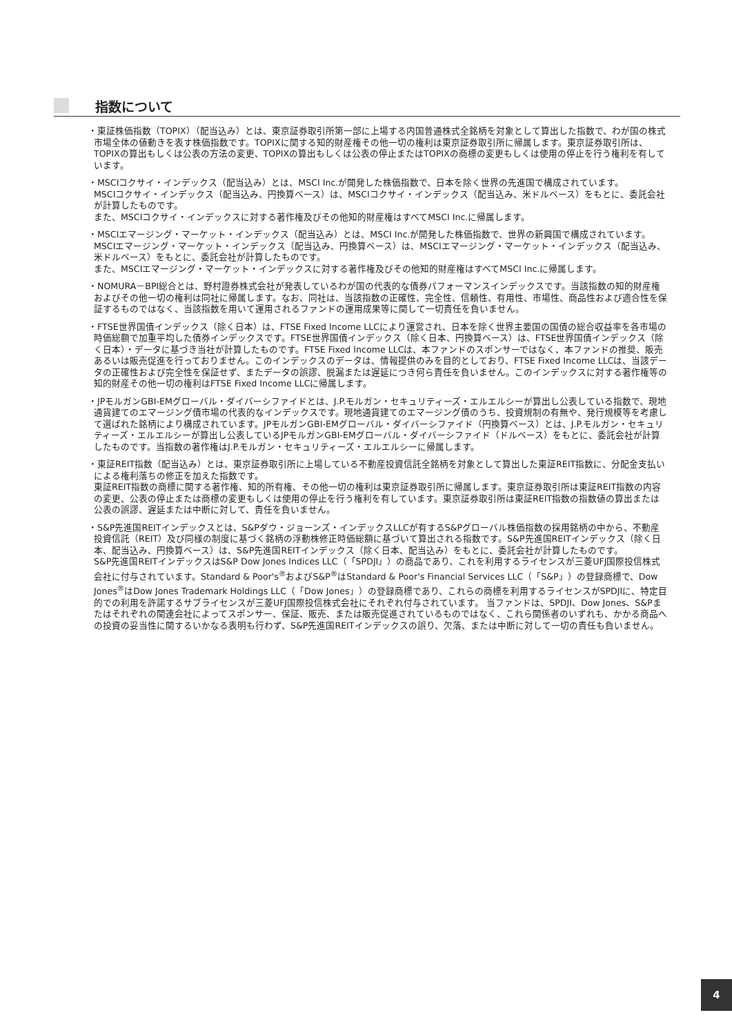指数について
・東証株価指数（TOPIX）（配当込み）とは、東京証券取引所第一部に上場する内国普通株式全銘柄を対象として算出した指数で、わが国の株式市場全体の値動きを表す株価指数です。TOPIXに関する知的財産権その他一切の権利は東京証券取引所に帰属します。東京証券取引所は、TOPIXの算出もしくは公表の方法の変更、TOPIXの算出もしくは公表の停止またはTOPIXの商標の変更もしくは使用の停止を行う権利を有しています。
・MSCIコクサイ・インデックス（配当込み）とは、MSCI Inc.が開発した株価指数で、日本を除く世界の先進国で構成されています。
MSCIコクサイ・インデックス（配当込み、円換算ベース）は、MSCIコクサイ・インデックス（配当込み、米ドルベース）をもとに、委託会社が計算したものです。
また、MSCIコクサイ・インデックスに対する著作権及びその他知的財産権はすべてMSCI Inc.に帰属します。
・MSCIエマージング・マーケット・インデックス（配当込み）とは、MSCI Inc.が開発した株価指数で、世界の新興国で構成されています。
MSCIエマージング・マーケット・インデックス（配当込み、円換算ベース）は、MSCIエマージング・マーケット・インデックス（配当込み、米ドルベース）をもとに、委託会社が計算したものです。
また、MSCIエマージング・マーケット・インデックスに対する著作権及びその他知的財産権はすべてMSCI Inc.に帰属します。
・NOMURA－BPI総合とは、野村證券株式会社が発表しているわが国の代表的な債券パフォーマンスインデックスです。当該指数の知的財産権およびその他一切の権利は同社に帰属します。なお、同社は、当該指数の正確性、完全性、信頼性、有用性、市場性、商品性および適合性を保証するものではなく、当該指数を用いて運用されるファンドの運用成果等に関して一切責任を負いません。
・FTSE世界国債インデックス（除く日本）は、FTSE Fixed Income LLCにより運営され、日本を除く世界主要国の国債の総合収益率を各市場の時価総額で加重平均した債券インデックスです。FTSE世界国債インデックス（除く日本、円換算ベース）は、FTSE世界国債インデックス（除く日本）・データに基づき当社が計算したものです。FTSE Fixed Income LLCは、本ファンドのスポンサーではなく、本ファンドの推奨、販売あるいは販売促進を行っておりません。このインデックスのデータは、情報提供のみを目的としており、FTSE Fixed Income LLCは、当該データの正確性および完全性を保証せず、またデータの誤謬、脱漏または遅延につき何ら責任を負いません。このインデックスに対する著作権等の知的財産その他一切の権利はFTSE Fixed Income LLCに帰属します。
・JPモルガンGBI-EMグローバル・ダイバーシファイドとは、J.P.モルガン・セキュリティーズ・エルエルシーが算出し公表している指数で、現地通貨建てのエマージング債市場の代表的なインデックスです。現地通貨建てのエマージング債のうち、投資規制の有無や、発行規模等を考慮して選ばれた銘柄により構成されています。JPモルガンGBI-EMグローバル・ダイバーシファイド（円換算ベース）とは、J.P.モルガン・セキュリティーズ・エルエルシーが算出し公表しているJPモルガンGBI-EMグローバル・ダイバーシファイド（ドルベース）をもとに、委託会社が計算したものです。当指数の著作権はJ.P.モルガン・セキュリティーズ・エルエルシーに帰属します。
・東証REIT指数（配当込み）とは、東京証券取引所に上場している不動産投資信託全銘柄を対象として算出した東証REIT指数に、分配金支払いによる権利落ちの修正を加えた指数です。
東証REIT指数の商標に関する著作権、知的所有権、その他一切の権利は東京証券取引所に帰属します。東京証券取引所は東証REIT指数の内容の変更、公表の停止または商標の変更もしくは使用の停止を行う権利を有しています。東京証券取引所は東証REIT指数の指数値の算出または公表の誤謬、遅延または中断に対して、責任を負いません。
・S&P先進国REITインデックスとは、S&Pダウ・ジョーンズ・インデックスLLCが有するS&Pグローバル株価指数の採用銘柄の中から、不動産投資信託（REIT）及び同様の制度に基づく銘柄の浮動株修正時価総額に基づいて算出される指数です。S&P先進国REITインデックス（除く日本、配当込み、円換算ベース）は、S&P先進国REITインデックス（除く日本、配当込み）をもとに、委託会社が計算したものです。
S&P先進国REITインデックスはS&P Dow Jones Indices LLC（「SPDJI」）の商品であり、これを利用するライセンスが三菱UFJ国際投信株式会社に付与されています。Standard & Poor's<sup>®</sup>およびS&P<sup>®</sup>はStandard & Poor's Financial Services LLC（「S&P」）の登録商標で、Dow Jones<sup>®</sup>はDow Jones Trademark Holdings LLC（「Dow Jones」）の登録商標であり、これらの商標を利用するライセンスがSPDJIに、特定目的での利用を許諾するサブライセンスが三菱UFJ国際投信株式会社にそれぞれ付与されています。 当ファンドは、SPDJI、Dow Jones、S&Pまたはそれぞれの関連会社によってスポンサー、保証、販売、または販売促進されているものではなく、これら関係者のいずれも、かかる商品への投資の妥当性に関するいかなる表明も行わず、S&P先進国REITインデックスの誤り、欠落、または中断に対して一切の責任も負いません。
4